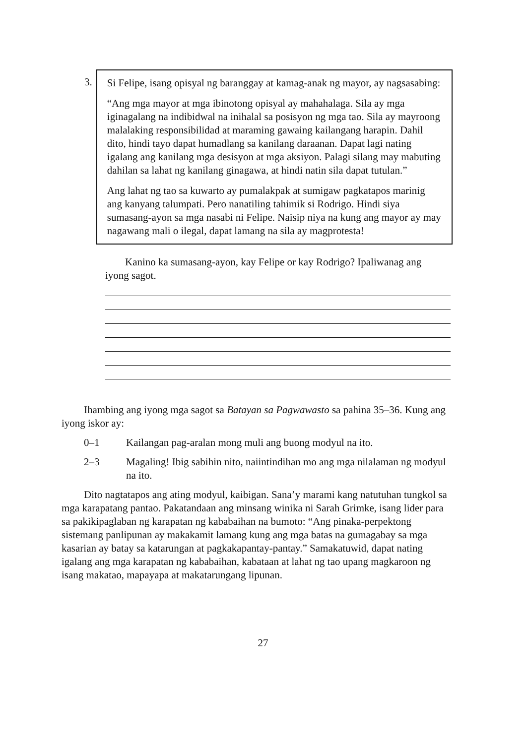3.
Si Felipe, isang opisyal ng baranggay at kamag-anak ng mayor, ay nagsasabing:
“Ang mga mayor at mga ibinotong opisyal ay mahahalaga. Sila ay mga iginagalang na indibidwal na inihalal sa posisyon ng mga tao. Sila ay mayroong malalaking responsibilidad at maraming gawaing kailangang harapin. Dahil dito, hindi tayo dapat humadlang sa kanilang daraanan. Dapat lagi nating igalang ang kanilang mga desisyon at mga aksiyon. Palagi silang may mabuting dahilan sa lahat ng kanilang ginagawa, at hindi natin sila dapat tutulan.”
Ang lahat ng tao sa kuwarto ay pumalakpak at sumigaw pagkatapos marinig ang kanyang talumpati. Pero nanatiling tahimik si Rodrigo. Hindi siya sumasang-ayon sa mga nasabi ni Felipe. Naisip niya na kung ang mayor ay may nagawang mali o ilegal, dapat lamang na sila ay magprotesta!
Kanino ka sumasang-ayon, kay Felipe or kay Rodrigo? Ipaliwanag ang iyong sagot.
Ihambing ang iyong mga sagot sa Batayan sa Pagwawasto sa pahina 35–36. Kung ang iyong iskor ay:
0–1 Kailangan pag-aralan mong muli ang buong modyul na ito.
2–3 Magaling! Ibig sabihin nito, naiintindihan mo ang mga nilalaman ng modyul na ito.
Dito nagtatapos ang ating modyul, kaibigan. Sana’y marami kang natutuhan tungkol sa mga karapatang pantao. Pakatandaan ang minsang winika ni Sarah Grimke, isang lider para sa pakikipaglaban ng karapatan ng kababaihan na bumoto: “Ang pinaka-perpektong sistemang panlipunan ay makakamit lamang kung ang mga batas na gumagabay sa mga kasarian ay batay sa katarungan at pagkakapantay-pantay.” Samakatuwid, dapat nating igalang ang mga karapatan ng kababaihan, kabataan at lahat ng tao upang magkaroon ng isang makatao, mapayapa at makatarungang lipunan.
27